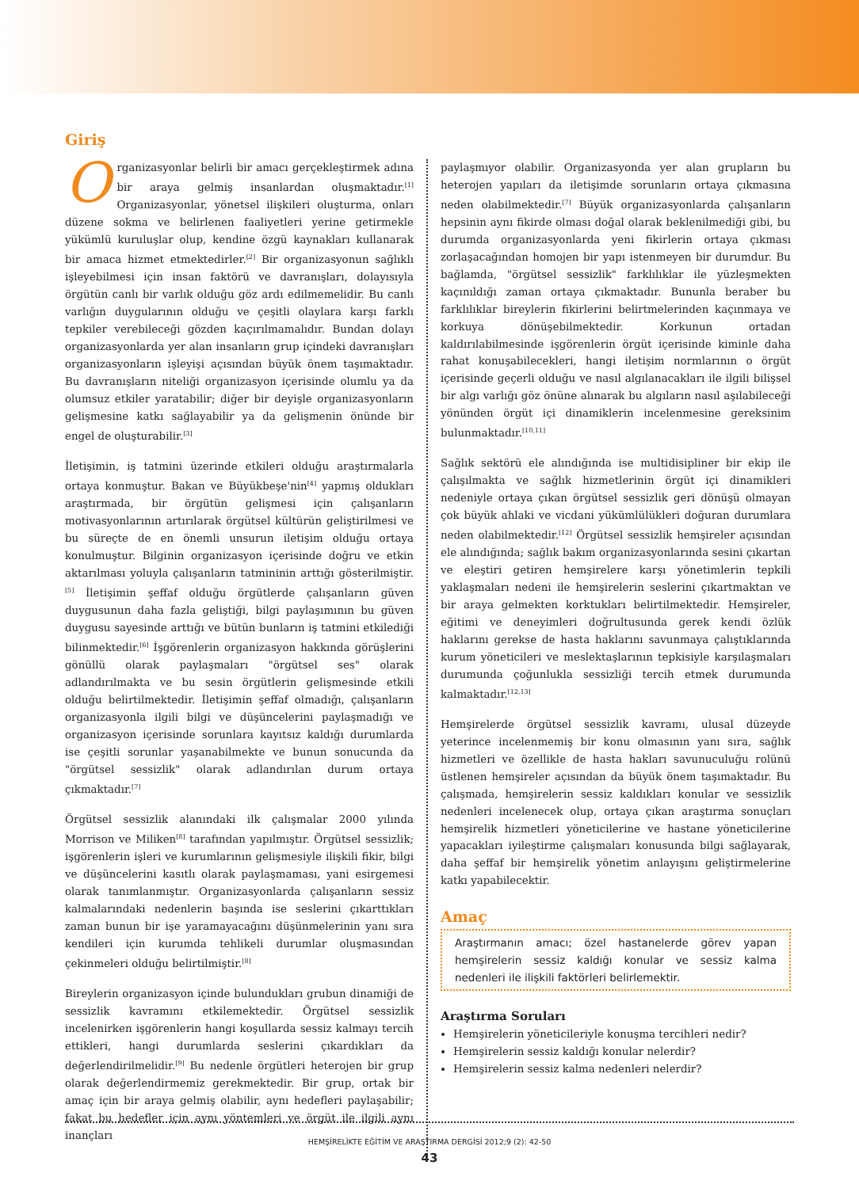Giriş
Organizasyonlar belirli bir amacı gerçekleştirmek adına bir araya gelmiş insanlardan oluşmaktadır.<sup>[1]</sup> Organizasyonlar, yönetsel ilişkileri oluşturma, onları düzene sokma ve belirlenen faaliyetleri yerine getirmekle yükümlü kuruluşlar olup, kendine özgü kaynakları kullanarak bir amaca hizmet etmektedirler.<sup>[2]</sup> Bir organizasyonun sağlıklı işleyebilmesi için insan faktörü ve davranışları, dolayısıyla örgütün canlı bir varlık olduğu göz ardı edilmemelidir. Bu canlı varlığın duygularının olduğu ve çeşitli olaylara karşı farklı tepkiler verebileceği gözden kaçırılmamalıdır. Bundan dolayı organizasyonlarda yer alan insanların grup içindeki davranışları organizasyonların işleyişi açısından büyük önem taşımaktadır. Bu davranışların niteliği organizasyon içerisinde olumlu ya da olumsuz etkiler yaratabilir; diğer bir deyişle organizasyonların gelişmesine katkı sağlayabilir ya da gelişmenin önünde bir engel de oluşturabilir.<sup>[3]</sup>
İletişimin, iş tatmini üzerinde etkileri olduğu araştırmalarla ortaya konmuştur. Bakan ve Büyükbeşe'nin<sup>[4]</sup> yapmış oldukları araştırmada, bir örgütün gelişmesi için çalışanların motivasyonlarının artırılarak örgütsel kültürün geliştirilmesi ve bu süreçte de en önemli unsurun iletişim olduğu ortaya konulmuştur. Bilginin organizasyon içerisinde doğru ve etkin aktarılması yoluyla çalışanların tatmininin arttığı gösterilmiştir.<sup>[5]</sup> İletişimin şeffaf olduğu örgütlerde çalışanların güven duygusunun daha fazla geliştiği, bilgi paylaşımının bu güven duygusu sayesinde arttığı ve bütün bunların iş tatmini etkilediği bilinmektedir.<sup>[6]</sup> İşgörenlerin organizasyon hakkında görüşlerini gönüllü olarak paylaşmaları "örgütsel ses" olarak adlandırılmakta ve bu sesin örgütlerin gelişmesinde etkili olduğu belirtilmektedir. İletişimin şeffaf olmadığı, çalışanların organizasyonla ilgili bilgi ve düşüncelerini paylaşmadığı ve organizasyon içerisinde sorunlara kayıtsız kaldığı durumlarda ise çeşitli sorunlar yaşanabilmekte ve bunun sonucunda da "örgütsel sessizlik" olarak adlandırılan durum ortaya çıkmaktadır.<sup>[7]</sup>
Örgütsel sessizlik alanındaki ilk çalışmalar 2000 yılında Morrison ve Miliken<sup>[8]</sup> tarafından yapılmıştır. Örgütsel sessizlik; işgörenlerin işleri ve kurumlarının gelişmesiyle ilişkili fikir, bilgi ve düşüncelerini kasıtlı olarak paylaşmaması, yani esirgemesi olarak tanımlanmıştır. Organizasyonlarda çalışanların sessiz kalmalarındaki nedenlerin başında ise seslerini çıkarttıkları zaman bunun bir işe yaramayacağını düşünmelerinin yanı sıra kendileri için kurumda tehlikeli durumlar oluşmasından çekinmeleri olduğu belirtilmiştir.<sup>[8]</sup>
Bireylerin organizasyon içinde bulundukları grubun dinamiği de sessizlik kavramını etkilemektedir. Örgütsel sessizlik incelenirken işgörenlerin hangi koşullarda sessiz kalmayı tercih ettikleri, hangi durumlarda seslerini çıkardıkları da değerlendirilmelidir.<sup>[9]</sup> Bu nedenle örgütleri heterojen bir grup olarak değerlendirmemiz gerekmektedir. Bir grup, ortak bir amaç için bir araya gelmiş olabilir, aynı hedefleri paylaşabilir; fakat bu hedefler için aynı yöntemleri ve örgüt ile ilgili aynı inançları
paylaşmıyor olabilir. Organizasyonda yer alan grupların bu heterojen yapıları da iletişimde sorunların ortaya çıkmasına neden olabilmektedir.<sup>[7]</sup> Büyük organizasyonlarda çalışanların hepsinin aynı fikirde olması doğal olarak beklenilmediği gibi, bu durumda organizasyonlarda yeni fikirlerin ortaya çıkması zorlaşacağından homojen bir yapı istenmeyen bir durumdur. Bu bağlamda, "örgütsel sessizlik" farklılıklar ile yüzleşmekten kaçınıldığı zaman ortaya çıkmaktadır. Bununla beraber bu farklılıklar bireylerin fikirlerini belirtmelerinden kaçınmaya ve korkuya dönüşebilmektedir. Korkunun ortadan kaldırılabilmesinde işgörenlerin örgüt içerisinde kiminle daha rahat konuşabilecekleri, hangi iletişim normlarının o örgüt içerisinde geçerli olduğu ve nasıl algılanacakları ile ilgili bilişsel bir algı varlığı göz önüne alınarak bu algıların nasıl aşılabileceği yönünden örgüt içi dinamiklerin incelenmesine gereksinim bulunmaktadır.<sup>[10,11]</sup>
Sağlık sektörü ele alındığında ise multidisipliner bir ekip ile çalışılmakta ve sağlık hizmetlerinin örgüt içi dinamikleri nedeniyle ortaya çıkan örgütsel sessizlik geri dönüşü olmayan çok büyük ahlaki ve vicdani yükümlülükleri doğuran durumlara neden olabilmektedir.<sup>[12]</sup> Örgütsel sessizlik hemşireler açısından ele alındığında; sağlık bakım organizasyonlarında sesini çıkartan ve eleştiri getiren hemşirelere karşı yönetimlerin tepkili yaklaşmaları nedeni ile hemşirelerin seslerini çıkartmaktan ve bir araya gelmekten korktukları belirtilmektedir. Hemşireler, eğitimi ve deneyimleri doğrultusunda gerek kendi özlük haklarını gerekse de hasta haklarını savunmaya çalıştıklarında kurum yöneticileri ve meslektaşlarının tepkisiyle karşılaşmaları durumunda çoğunlukla sessizliği tercih etmek durumunda kalmaktadır.<sup>[12,13]</sup>
Hemşirelerde örgütsel sessizlik kavramı, ulusal düzeyde yeterince incelenmemiş bir konu olmasının yanı sıra, sağlık hizmetleri ve özellikle de hasta hakları savunuculuğu rolünü üstlenen hemşireler açısından da büyük önem taşımaktadır. Bu çalışmada, hemşirelerin sessiz kaldıkları konular ve sessizlik nedenleri incelenecek olup, ortaya çıkan araştırma sonuçları hemşirelik hizmetleri yöneticilerine ve hastane yöneticilerine yapacakları iyileştirme çalışmaları konusunda bilgi sağlayarak, daha şeffaf bir hemşirelik yönetim anlayışını geliştirmelerine katkı yapabilecektir.
Amaç
Araştırmanın amacı; özel hastanelerde görev yapan hemşirelerin sessiz kaldığı konular ve sessiz kalma nedenleri ile ilişkili faktörleri belirlemektir.
Araştırma Soruları
Hemşirelerin yöneticileriyle konuşma tercihleri nedir?
Hemşirelerin sessiz kaldığı konular nelerdir?
Hemşirelerin sessiz kalma nedenleri nelerdir?
HEMŞİRELİKTE EĞİTİM VE ARAŞTIRMA DERGİSİ 2012;9 (2): 42-50
43